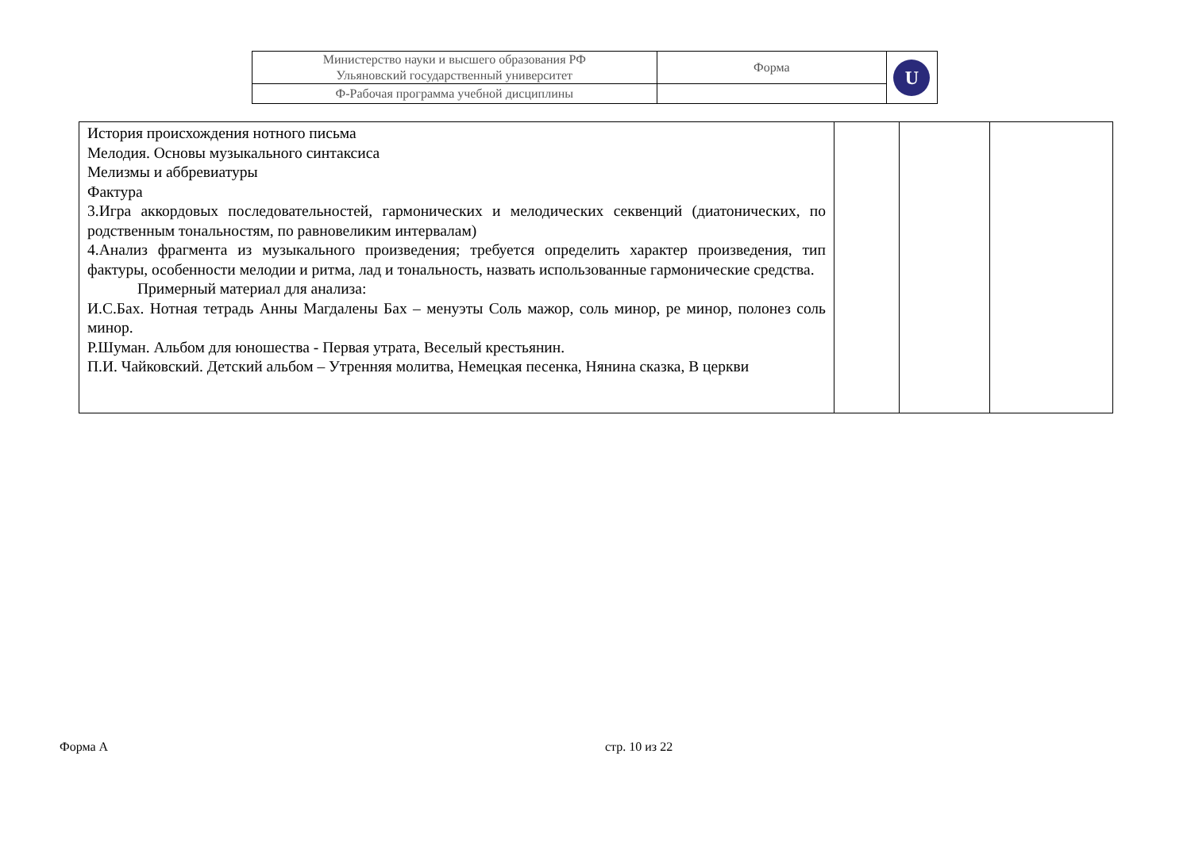| Министерство науки и высшего образования РФ Ульяновский государственный университет | Форма | U |
| Ф-Рабочая программа учебной дисциплины | | |
| История происхождения нотного письма Мелодия. Основы музыкального синтаксиса Мелизмы и аббревиатуры Фактура 3.Игра аккордовых последовательностей, гармонических и мелодических секвенций (диатонических, по родственным тональностям, по равновеликим интервалам) 4.Анализ фрагмента из музыкального произведения; требуется определить характер произведения, тип фактуры, особенности мелодии и ритма, лад и тональность, назвать использованные гармонические средства. Примерный материал для анализа: И.С.Бах. Нотная тетрадь Анны Магдалены Бах – менуэты Соль мажор, соль минор, ре минор, полонез соль минор. Р.Шуман. Альбом для юношества - Первая утрата, Веселый крестьянин. П.И. Чайковский. Детский альбом – Утренняя молитва, Немецкая песенка, Нянина сказка, В церкви | | | |
Форма А стр. 10 из 22